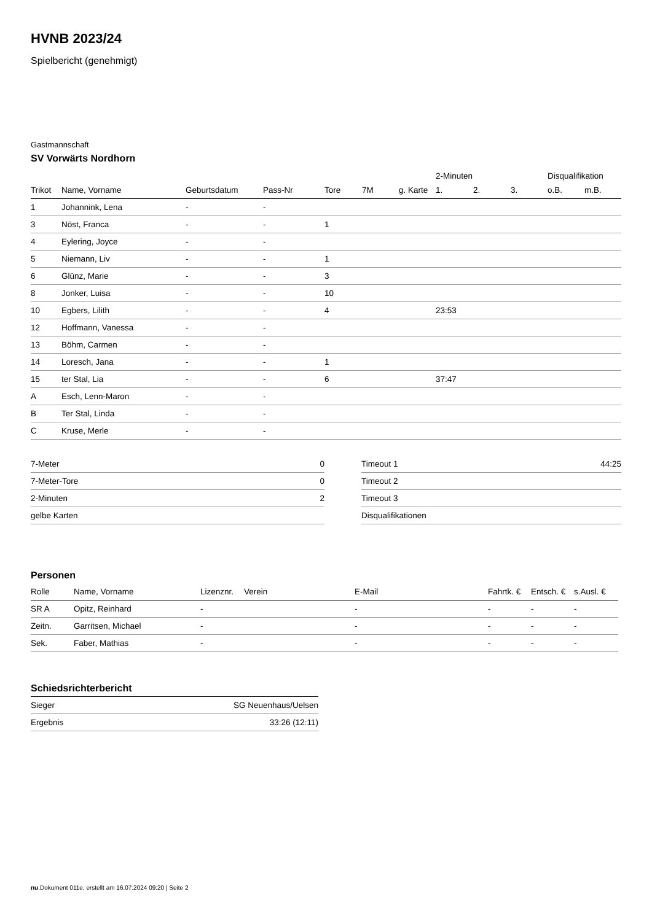HVNB 2023/24
Spielbericht (genehmigt)
Gastmannschaft
SV Vorwärts Nordhorn
| | | | | | | | 2-Minuten | | | Disqualifikation | |
| --- | --- | --- | --- | --- | --- | --- | --- | --- | --- | --- | --- |
| Trikot | Name, Vorname | Geburtsdatum | Pass-Nr | Tore | 7M | g. Karte | 1. | 2. | 3. | o.B. | m.B. |
| 1 | Johannink, Lena | - | - | | | | | | | | |
| 3 | Nöst, Franca | - | - | 1 | | | | | | | |
| 4 | Eylering, Joyce | - | - | | | | | | | | |
| 5 | Niemann, Liv | - | - | 1 | | | | | | | |
| 6 | Glünz, Marie | - | - | 3 | | | | | | | |
| 8 | Jonker, Luisa | - | - | 10 | | | | | | | |
| 10 | Egbers, Lilith | - | - | 4 | | | 23:53 | | | | |
| 12 | Hoffmann, Vanessa | - | - | | | | | | | | |
| 13 | Böhm, Carmen | - | - | | | | | | | | |
| 14 | Loresch, Jana | - | - | 1 | | | | | | | |
| 15 | ter Stal, Lia | - | - | 6 | | | 37:47 | | | | |
| A | Esch, Lenn-Maron | - | - | | | | | | | | |
| B | Ter Stal, Linda | - | - | | | | | | | | |
| C | Kruse, Merle | - | - | | | | | | | | |
| 7-Meter | 0 |
| 7-Meter-Tore | 0 |
| 2-Minuten | 2 |
| gelbe Karten | |
| Timeout 1 | 44:25 |
| Timeout 2 | |
| Timeout 3 | |
| Disqualifikationen | |
Personen
| Rolle | Name, Vorname | Lizenznr. | Verein | E-Mail | Fahrtk. € | Entsch. € | s.Ausl. € |
| --- | --- | --- | --- | --- | --- | --- | --- |
| SR A | Opitz, Reinhard | - | | - | - | - | - |
| Zeitn. | Garritsen, Michael | - | | - | - | - | - |
| Sek. | Faber, Mathias | - | | - | - | - | - |
Schiedsrichterbericht
| Sieger | SG Neuenhaus/Uelsen |
| Ergebnis | 33:26 (12:11) |
nu.Dokument 011e, erstellt am 16.07.2024 09:20 | Seite 2